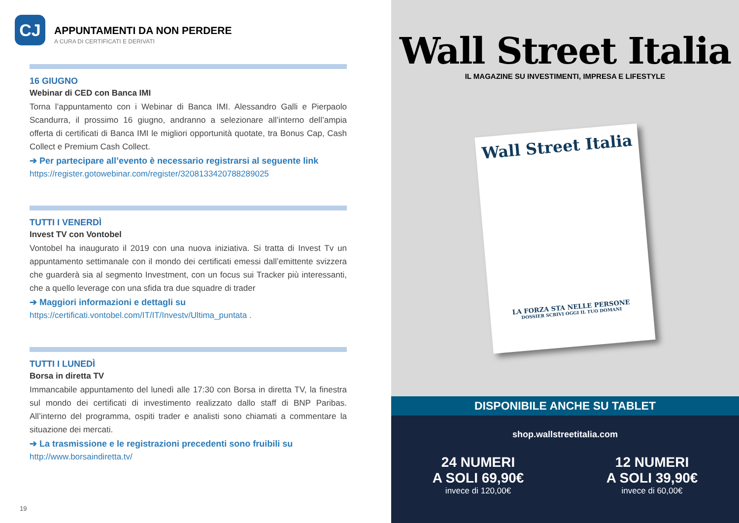CJ
APPUNTAMENTI DA NON PERDERE
A CURA DI CERTIFICATI E DERIVATI
16 GIUGNO
Webinar di CED con Banca IMI
Torna l’appuntamento con i Webinar di Banca IMI. Alessandro Galli e Pierpaolo Scandurra, il prossimo 16 giugno, andranno a selezionare all’interno dell’ampia offerta di certificati di Banca IMI le migliori opportunità quotate, tra Bonus Cap, Cash Collect e Premium Cash Collect.
➔ Per partecipare all’evento è necessario registrarsi al seguente link
https://register.gotowebinar.com/register/3208133420788289025
TUTTI I VENERDÌ
Invest TV con Vontobel
Vontobel ha inaugurato il 2019 con una nuova iniziativa. Si tratta di Invest Tv un appuntamento settimanale con il mondo dei certificati emessi dall’emittente svizzera che guarderà sia al segmento Investment, con un focus sui Tracker più interessanti, che a quello leverage con una sfida tra due squadre di trader
➔ Maggiori informazioni e dettagli su
https://certificati.vontobel.com/IT/IT/Investv/Ultima_puntata .
TUTTI I LUNEDÌ
Borsa in diretta TV
Immancabile appuntamento del lunedì alle 17:30 con Borsa in diretta TV, la finestra sul mondo dei certificati di investimento realizzato dallo staff di BNP Paribas. All’interno del programma, ospiti trader e analisti sono chiamati a commentare la situazione dei mercati.
➔ La trasmissione e le registrazioni precedenti sono fruibili su
http://www.borsaindiretta.tv/
19
Wall Street Italia
IL MAGAZINE SU INVESTIMENTI, IMPRESA E LIFESTYLE
Wall Street Italia
LA FORZA STA NELLE PERSONE
DOSSIER SCRIVI OGGI IL TUO DOMANI
DISPONIBILE ANCHE SU TABLET
shop.wallstreetitalia.com
24 NUMERI
A SOLI 69,90€
invece di 120,00€
12 NUMERI
A SOLI 39,90€
invece di 60,00€